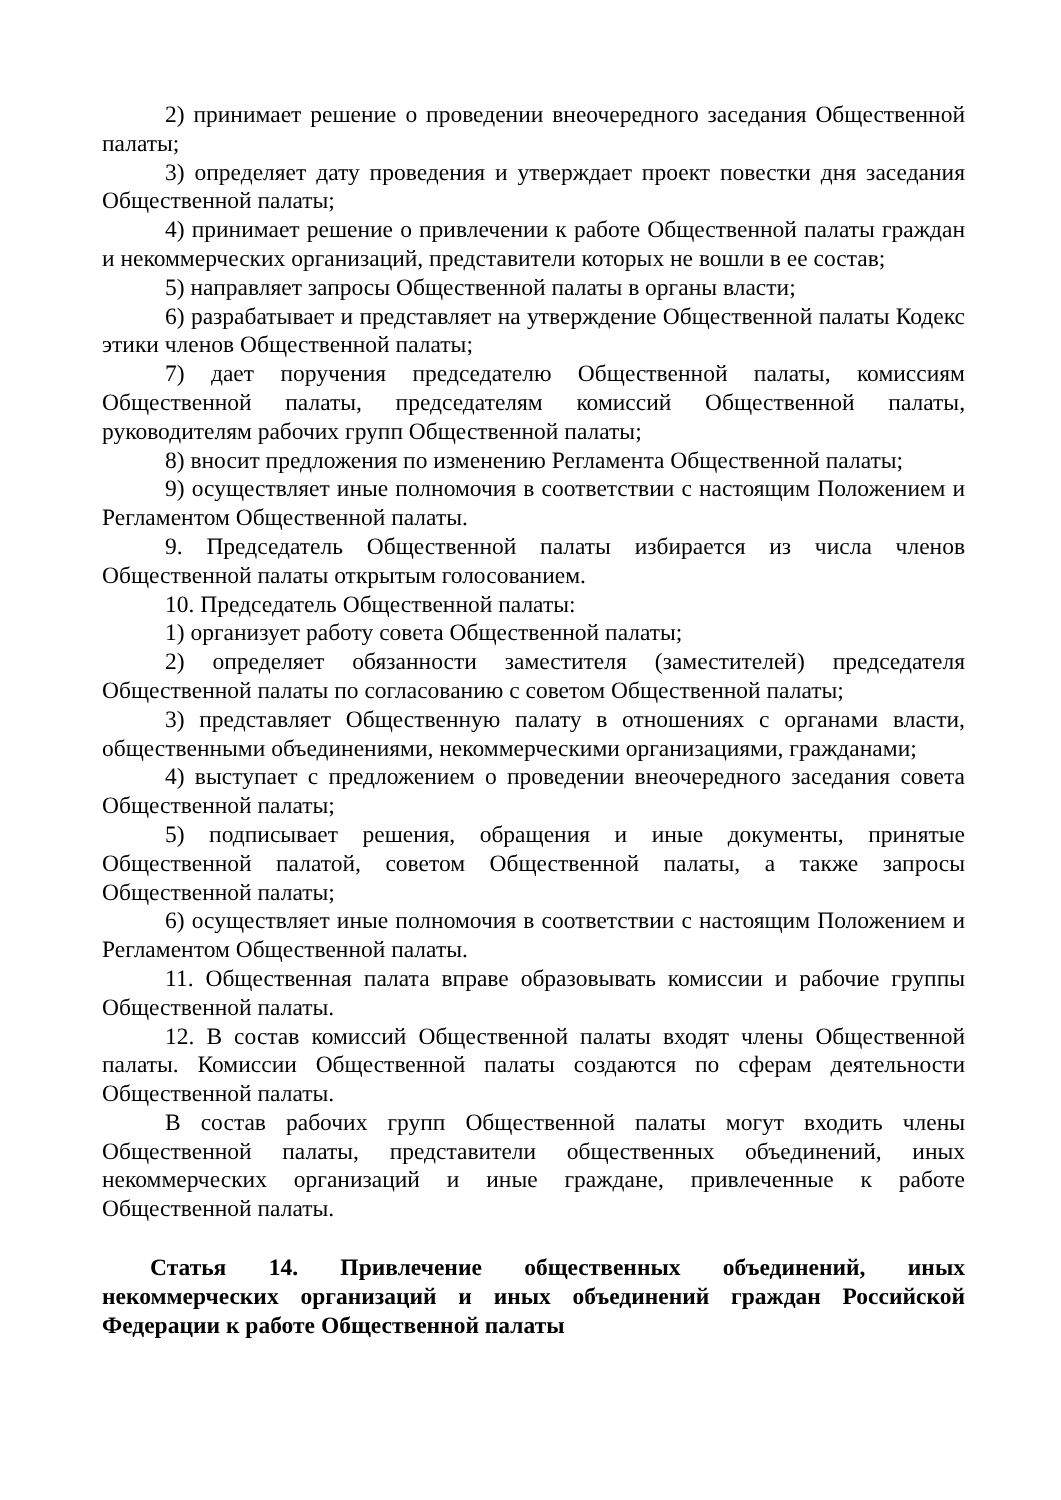2) принимает решение о проведении внеочередного заседания Общественной палаты;
3) определяет дату проведения и утверждает проект повестки дня заседания Общественной палаты;
4) принимает решение о привлечении к работе Общественной палаты граждан и некоммерческих организаций, представители которых не вошли в ее состав;
5) направляет запросы Общественной палаты в органы власти;
6) разрабатывает и представляет на утверждение Общественной палаты Кодекс этики членов Общественной палаты;
7) дает поручения председателю Общественной палаты, комиссиям Общественной палаты, председателям комиссий Общественной палаты, руководителям рабочих групп Общественной палаты;
8) вносит предложения по изменению Регламента Общественной палаты;
9) осуществляет иные полномочия в соответствии с настоящим Положением и Регламентом Общественной палаты.
9. Председатель Общественной палаты избирается из числа членов Общественной палаты открытым голосованием.
10. Председатель Общественной палаты:
1) организует работу совета Общественной палаты;
2) определяет обязанности заместителя (заместителей) председателя Общественной палаты по согласованию с советом Общественной палаты;
3) представляет Общественную палату в отношениях с органами власти, общественными объединениями, некоммерческими организациями, гражданами;
4) выступает с предложением о проведении внеочередного заседания совета Общественной палаты;
5) подписывает решения, обращения и иные документы, принятые Общественной палатой, советом Общественной палаты, а также запросы Общественной палаты;
6) осуществляет иные полномочия в соответствии с настоящим Положением и Регламентом Общественной палаты.
11. Общественная палата вправе образовывать комиссии и рабочие группы Общественной палаты.
12. В состав комиссий Общественной палаты входят члены Общественной палаты. Комиссии Общественной палаты создаются по сферам деятельности Общественной палаты.
В состав рабочих групп Общественной палаты могут входить члены Общественной палаты, представители общественных объединений, иных некоммерческих организаций и иные граждане, привлеченные к работе Общественной палаты.
Статья 14. Привлечение общественных объединений, иных некоммерческих организаций и иных объединений граждан Российской Федерации к работе Общественной палаты